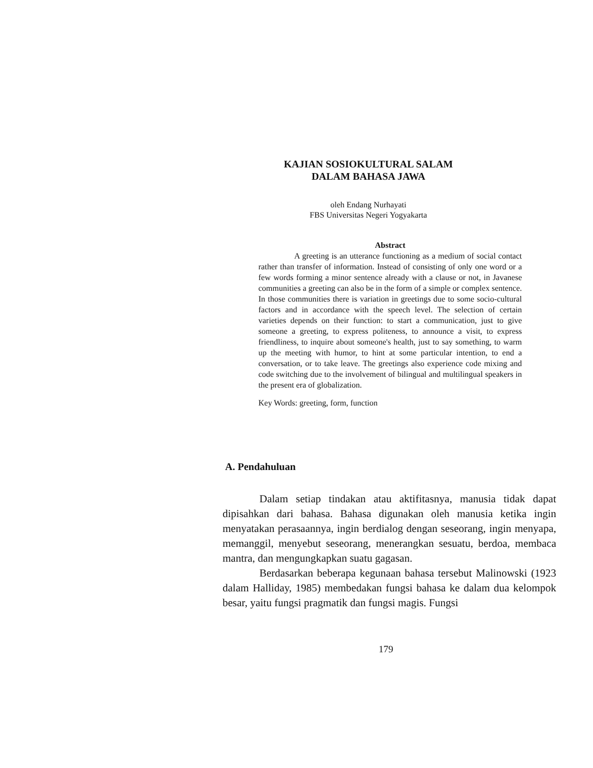KAJIAN SOSIOKULTURAL SALAM
DALAM BAHASA JAWA
oleh Endang Nurhayati
FBS Universitas Negeri Yogyakarta
Abstract
A greeting is an utterance functioning as a medium of social contact rather than transfer of information. Instead of consisting of only one word or a few words forming a minor sentence already with a clause or not, in Javanese communities a greeting can also be in the form of a simple or complex sentence. In those communities there is variation in greetings due to some socio-cultural factors and in accordance with the speech level. The selection of certain varieties depends on their function: to start a communication, just to give someone a greeting, to express politeness, to announce a visit, to express friendliness, to inquire about someone's health, just to say something, to warm up the meeting with humor, to hint at some particular intention, to end a conversation, or to take leave. The greetings also experience code mixing and code switching due to the involvement of bilingual and multilingual speakers in the present era of globalization.
Key Words: greeting, form, function
A. Pendahuluan
Dalam setiap tindakan atau aktifitasnya, manusia tidak dapat dipisahkan dari bahasa. Bahasa digunakan oleh manusia ketika ingin menyatakan perasaannya, ingin berdialog dengan seseorang, ingin menyapa, memanggil, menyebut seseorang, menerangkan sesuatu, berdoa, membaca mantra, dan mengungkapkan suatu gagasan.
Berdasarkan beberapa kegunaan bahasa tersebut Malinowski (1923 dalam Halliday, 1985) membedakan fungsi bahasa ke dalam dua kelompok besar, yaitu fungsi pragmatik dan fungsi magis. Fungsi
179